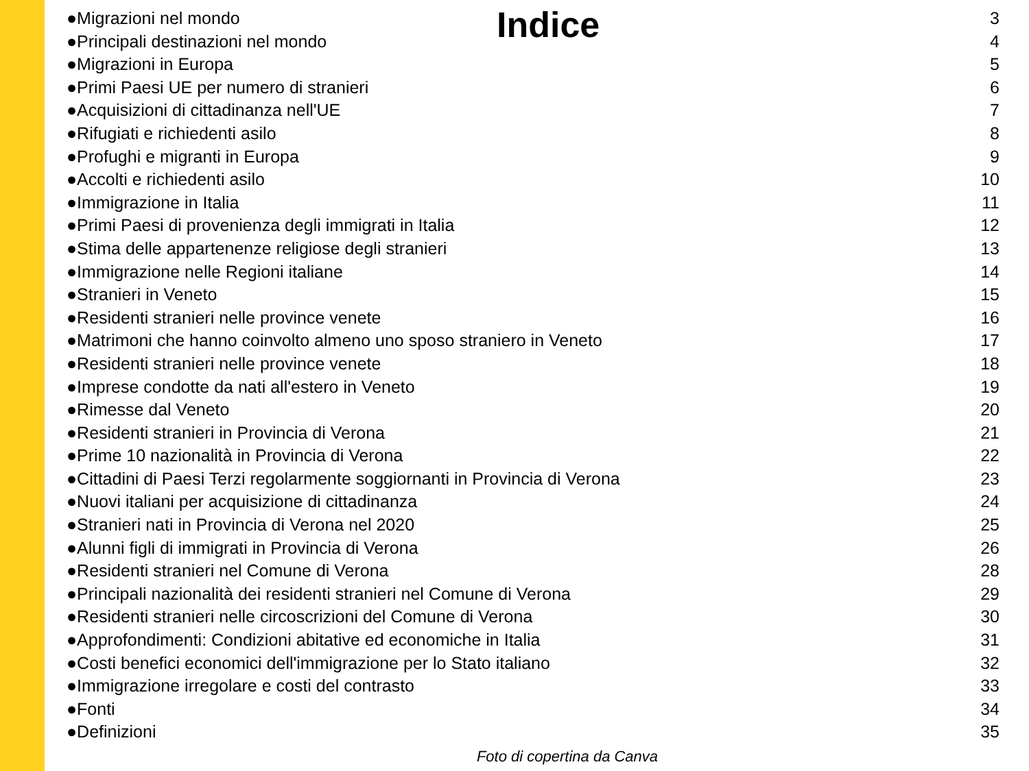Indice
●Migrazioni nel mondo 3
●Principali destinazioni nel mondo 4
●Migrazioni in Europa 5
●Primi Paesi UE per numero di stranieri 6
●Acquisizioni di cittadinanza nell'UE 7
●Rifugiati e richiedenti asilo 8
●Profughi e migranti in Europa 9
●Accolti e richiedenti asilo 10
●Immigrazione in Italia 11
●Primi Paesi di provenienza degli immigrati in Italia 12
●Stima delle appartenenze religiose degli stranieri 13
●Immigrazione nelle Regioni italiane 14
●Stranieri in Veneto 15
●Residenti stranieri nelle province venete 16
●Matrimoni che hanno coinvolto almeno uno sposo straniero in Veneto 17
●Residenti stranieri nelle province venete 18
●Imprese condotte da nati all'estero in Veneto 19
●Rimesse dal Veneto 20
●Residenti stranieri in Provincia di Verona 21
●Prime 10 nazionalità in Provincia di Verona 22
●Cittadini di Paesi Terzi regolarmente soggiornanti in Provincia di Verona 23
●Nuovi italiani per acquisizione di cittadinanza 24
●Stranieri nati in Provincia di Verona nel 2020 25
●Alunni figli di immigrati in Provincia di Verona 26
●Residenti stranieri nel Comune di Verona 28
●Principali nazionalità dei residenti stranieri nel Comune di Verona 29
●Residenti stranieri nelle circoscrizioni del Comune di Verona 30
●Approfondimenti: Condizioni abitative ed economiche in Italia 31
●Costi benefici economici dell'immigrazione per lo Stato italiano 32
●Immigrazione irregolare e costi del contrasto 33
●Fonti 34
●Definizioni 35
Foto di copertina da Canva